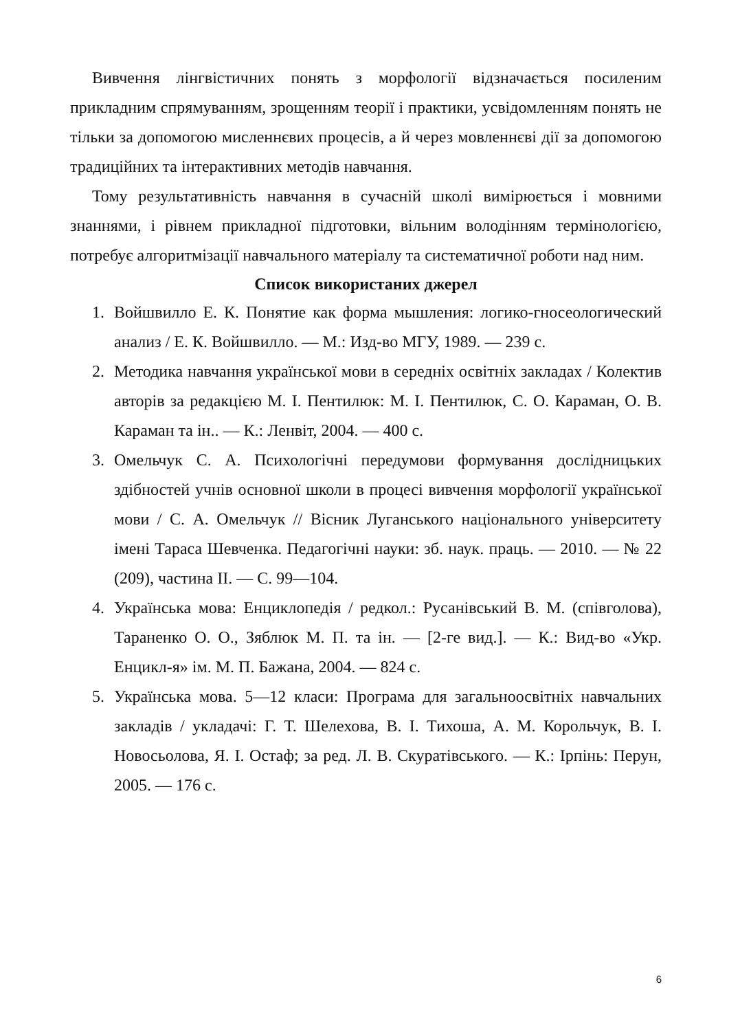Вивчення лінгвістичних понять з морфології відзначається посиленим прикладним спрямуванням, зрощенням теорії і практики, усвідомленням понять не тільки за допомогою мисленнєвих процесів, а й через мовленнєві дії за допомогою традиційних та інтерактивних методів навчання.
Тому результативність навчання в сучасній школі вимірюється і мовними знаннями, і рівнем прикладної підготовки, вільним володінням термінологією, потребує алгоритмізації навчального матеріалу та систематичної роботи над ним.
Список використаних джерел
1. Войшвилло Е. К. Понятие как форма мышления: логико-гносеологический анализ / Е. К. Войшвилло. — М.: Изд-во МГУ, 1989. — 239 с.
2. Методика навчання української мови в середніх освітніх закладах / Колектив авторів за редакцією М. І. Пентилюк: М. І. Пентилюк, С. О. Караман, О. В. Караман та ін.. — К.: Ленвіт, 2004. — 400 с.
3. Омельчук С. А. Психологічні передумови формування дослідницьких здібностей учнів основної школи в процесі вивчення морфології української мови / С. А. Омельчук // Вісник Луганського національного університету імені Тараса Шевченка. Педагогічні науки: зб. наук. праць. — 2010. — № 22 (209), частина ІІ. — С. 99—104.
4. Українська мова: Енциклопедія / редкол.: Русанівський В. М. (співголова), Тараненко О. О., Зяблюк М. П. та ін. — [2-ге вид.]. — К.: Вид-во «Укр. Енцикл-я» ім. М. П. Бажана, 2004. — 824 с.
5. Українська мова. 5—12 класи: Програма для загальноосвітніх навчальних закладів / укладачі: Г. Т. Шелехова, В. І. Тихоша, А. М. Корольчук, В. І. Новосьолова, Я. І. Остаф; за ред. Л. В. Скуратівського. — К.: Ірпінь: Перун, 2005. — 176 с.
6